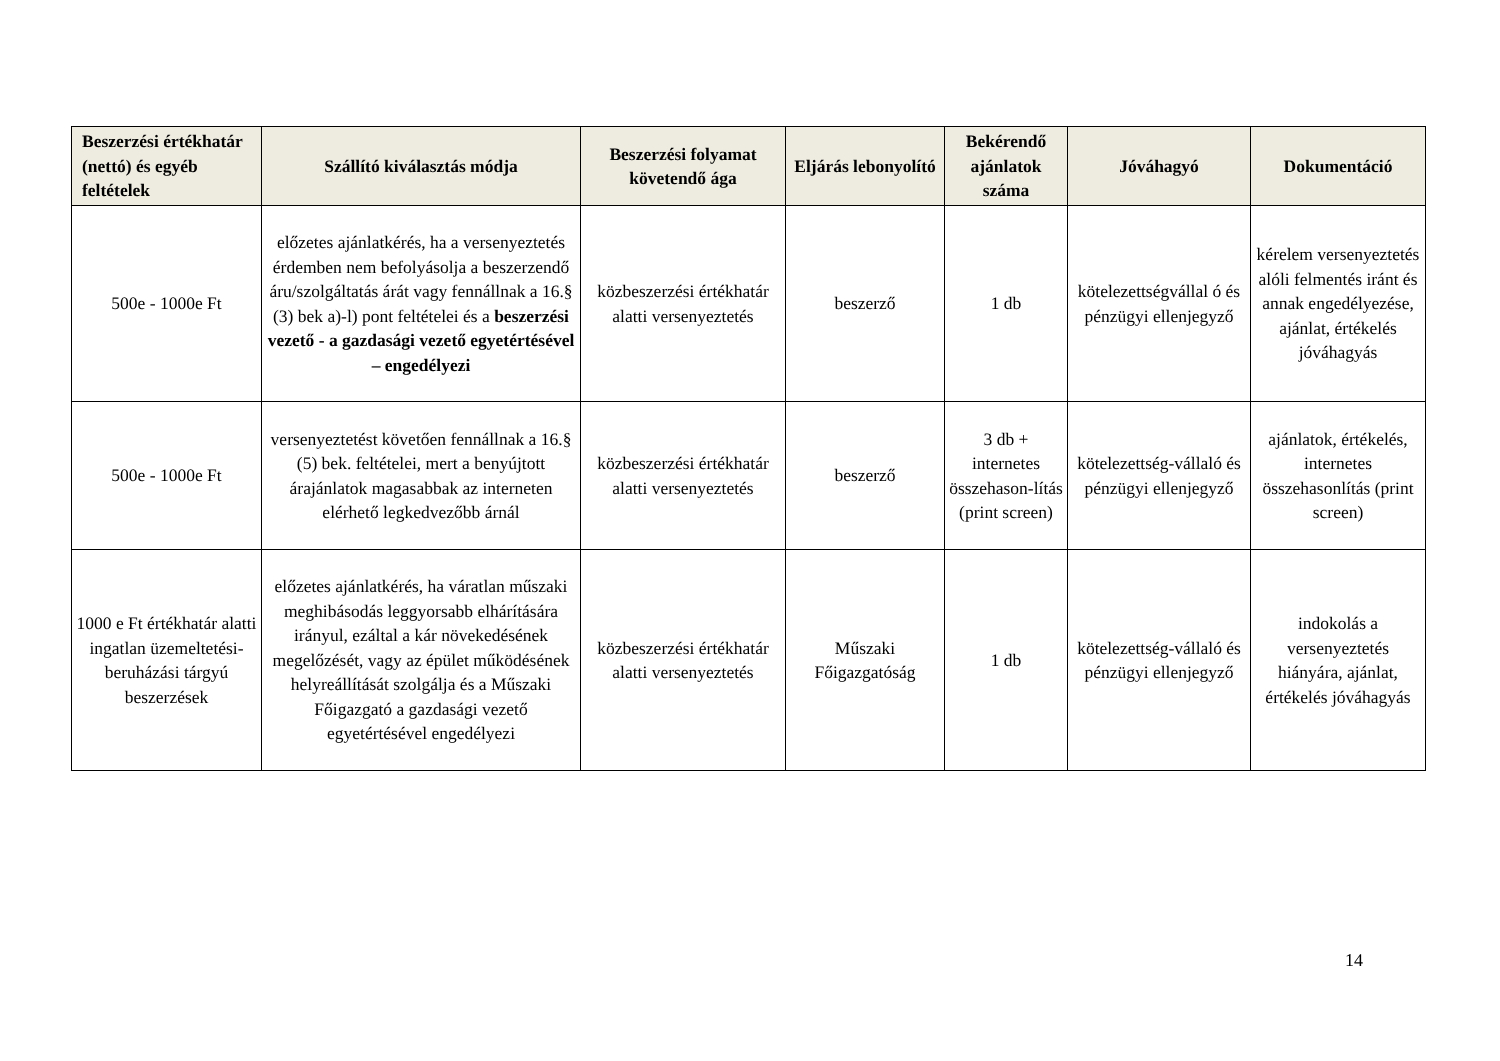| Beszerzési értékhatár (nettó) és egyéb feltételek | Szállító kiválasztás módja | Beszerzési folyamat követendő ága | Eljárás lebonyolító | Bekérendő ajánlatok száma | Jóváhagyó | Dokumentáció |
| --- | --- | --- | --- | --- | --- | --- |
| 500e - 1000e Ft | előzetes ajánlatkérés, ha a versenyeztetés érdemben nem befolyásolja a beszerzendő áru/szolgáltatás árát vagy fennállnak a 16.§ (3) bek a)-l) pont feltételei és a beszerzési vezető - a gazdasági vezető egyetértésével – engedélyezi | közbeszerzési értékhatár alatti versenyeztetés | beszerző | 1 db | kötelezettségvállal ó és pénzügyi ellenjegyző | kérelem versenyeztetés alóli felmentés iránt és annak engedélyezése, ajánlat, értékelés jóváhagyás |
| 500e - 1000e Ft | versenyeztetést követően fennállnak a 16.§ (5) bek. feltételei, mert a benyújtott árajánlatok magasabbak az interneten elérhető legkedvezőbb árnál | közbeszerzési értékhatár alatti versenyeztetés | beszerző | 3 db + internetes összehason-lítás (print screen) | kötelezettség-vállaló és pénzügyi ellenjegyző | ajánlatok, értékelés, internetes összehasonlítás (print screen) |
| 1000 e Ft értékhatár alatti ingatlan üzemeltetési-beruházási tárgyú beszerzések | előzetes ajánlatkérés, ha váratlan műszaki meghibásodás leggyorsabb elhárítására irányul, ezáltal a kár növekedésének megelőzését, vagy az épület működésének helyreállítását szolgálja és a Műszaki Főigazgató a gazdasági vezető egyetértésével engedélyezi | közbeszerzési értékhatár alatti versenyeztetés | Műszaki Főigazgatóság | 1 db | kötelezettség-vállaló és pénzügyi ellenjegyző | indokolás a versenyeztetés hiányára, ajánlat, értékelés jóváhagyás |
14